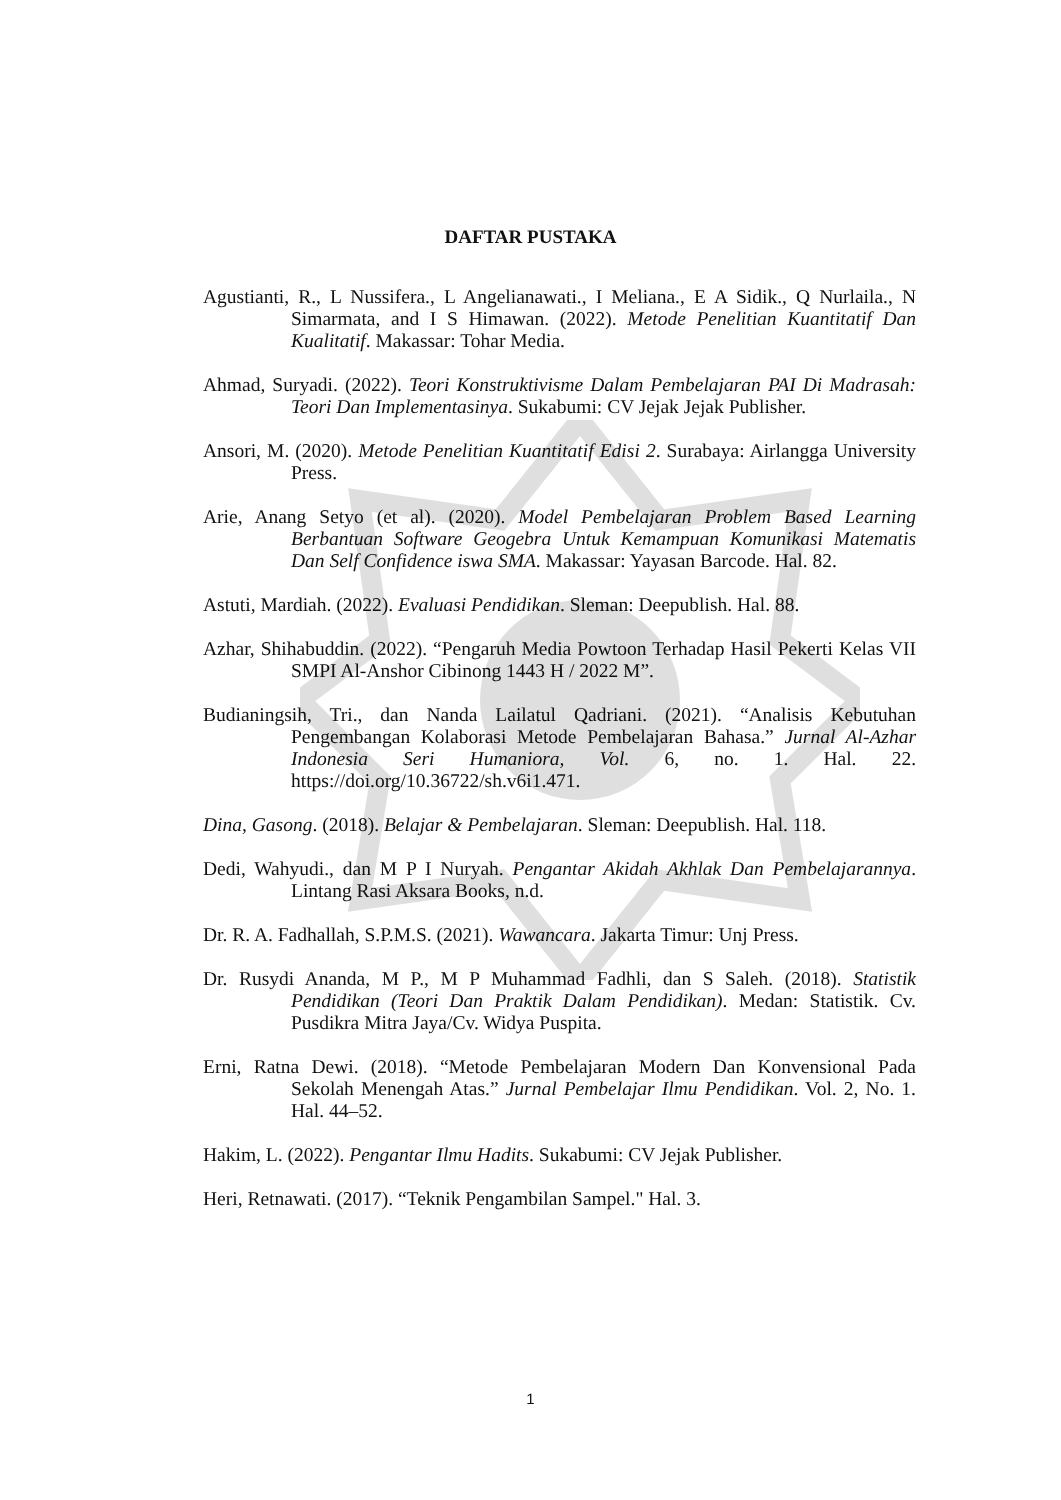DAFTAR PUSTAKA
Agustianti, R., L Nussifera., L Angelianawati., I Meliana., E A Sidik., Q Nurlaila., N Simarmata, and I S Himawan. (2022). Metode Penelitian Kuantitatif Dan Kualitatif. Makassar: Tohar Media.
Ahmad, Suryadi. (2022). Teori Konstruktivisme Dalam Pembelajaran PAI Di Madrasah: Teori Dan Implementasinya. Sukabumi: CV Jejak Jejak Publisher.
Ansori, M. (2020). Metode Penelitian Kuantitatif Edisi 2. Surabaya: Airlangga University Press.
Arie, Anang Setyo (et al). (2020). Model Pembelajaran Problem Based Learning Berbantuan Software Geogebra Untuk Kemampuan Komunikasi Matematis Dan Self Confidence iswa SMA. Makassar: Yayasan Barcode. Hal. 82.
Astuti, Mardiah. (2022). Evaluasi Pendidikan. Sleman: Deepublish. Hal. 88.
Azhar, Shihabuddin. (2022). “Pengaruh Media Powtoon Terhadap Hasil Pekerti Kelas VII SMPI Al-Anshor Cibinong 1443 H / 2022 M”.
Budianingsih, Tri., dan Nanda Lailatul Qadriani. (2021). “Analisis Kebutuhan Pengembangan Kolaborasi Metode Pembelajaran Bahasa.” Jurnal Al-Azhar Indonesia Seri Humaniora, Vol. 6, no. 1. Hal. 22. https://doi.org/10.36722/sh.v6i1.471.
Dina, Gasong. (2018). Belajar & Pembelajaran. Sleman: Deepublish. Hal. 118.
Dedi, Wahyudi., dan M P I Nuryah. Pengantar Akidah Akhlak Dan Pembelajarannya. Lintang Rasi Aksara Books, n.d.
Dr. R. A. Fadhallah, S.P.M.S. (2021). Wawancara. Jakarta Timur: Unj Press.
Dr. Rusydi Ananda, M P., M P Muhammad Fadhli, dan S Saleh. (2018). Statistik Pendidikan (Teori Dan Praktik Dalam Pendidikan). Medan: Statistik. Cv. Pusdikra Mitra Jaya/Cv. Widya Puspita.
Erni, Ratna Dewi. (2018). “Metode Pembelajaran Modern Dan Konvensional Pada Sekolah Menengah Atas.” Jurnal Pembelajar Ilmu Pendidikan. Vol. 2, No. 1. Hal. 44–52.
Hakim, L. (2022). Pengantar Ilmu Hadits. Sukabumi: CV Jejak Publisher.
Heri, Retnawati. (2017). “Teknik Pengambilan Sampel." Hal. 3.
1